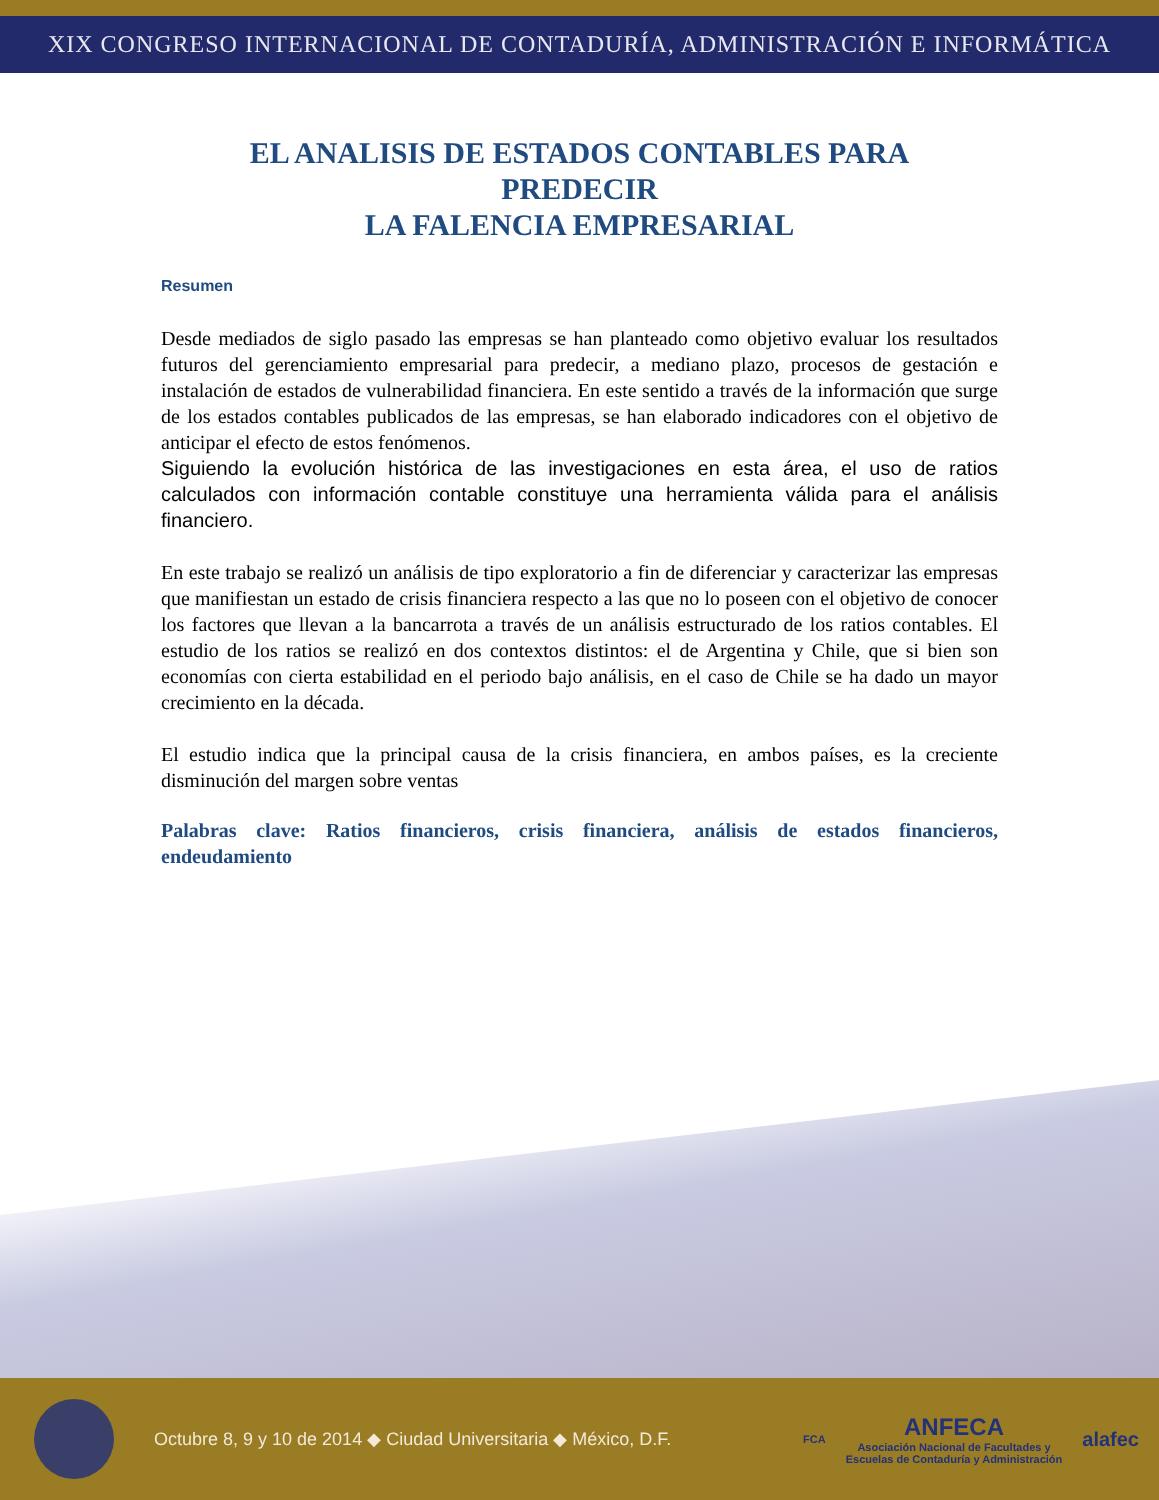XIX CONGRESO INTERNACIONAL DE CONTADURÍA, ADMINISTRACIÓN E INFORMÁTICA
EL ANALISIS DE ESTADOS CONTABLES PARA PREDECIR
LA FALENCIA EMPRESARIAL
Resumen
Desde mediados de siglo pasado las empresas se han planteado como objetivo evaluar los resultados futuros del gerenciamiento empresarial para predecir, a mediano plazo, procesos de gestación e instalación de estados de vulnerabilidad financiera. En este sentido a través de la información que surge de los estados contables publicados de las empresas, se han elaborado indicadores con el objetivo de anticipar el efecto de estos fenómenos.
Siguiendo la evolución histórica de las investigaciones en esta área, el uso de ratios calculados con información contable constituye una herramienta válida para el análisis financiero.
En este trabajo se realizó un análisis de tipo exploratorio a fin de diferenciar y caracterizar las empresas que manifiestan un estado de crisis financiera respecto a las que no lo poseen con el objetivo de conocer los factores que llevan a la bancarrota a través de un análisis estructurado de los ratios contables. El estudio de los ratios se realizó en dos contextos distintos: el de Argentina y Chile, que si bien son economías con cierta estabilidad en el periodo bajo análisis, en el caso de Chile se ha dado un mayor crecimiento en la década.
El estudio indica que la principal causa de la crisis financiera, en ambos países, es la creciente disminución del margen sobre ventas
Palabras clave: Ratios financieros, crisis financiera, análisis de estados financieros, endeudamiento
Octubre 8, 9 y 10 de 2014 ◆ Ciudad Universitaria ◆ México, D.F.
FCA
ANFECA
Asociación Nacional de Facultades y
Escuelas de Contaduría y Administración
alafec